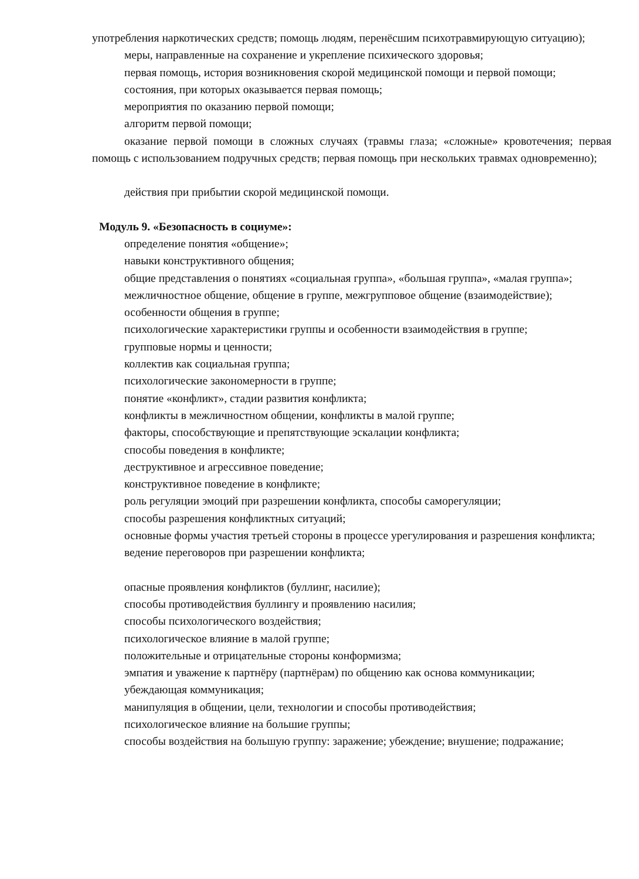употребления наркотических средств; помощь людям, перенёсшим психотравмирующую ситуацию);
меры, направленные на сохранение и укрепление психического здоровья;
первая помощь, история возникновения скорой медицинской помощи и первой помощи;
состояния, при которых оказывается первая помощь;
мероприятия по оказанию первой помощи;
алгоритм первой помощи;
оказание первой помощи в сложных случаях (травмы глаза; «сложные» кровотечения; первая помощь с использованием подручных средств; первая помощь при нескольких травмах одновременно);
действия при прибытии скорой медицинской помощи.
Модуль 9. «Безопасность в социуме»:
определение понятия «общение»;
навыки конструктивного общения;
общие представления о понятиях «социальная группа», «большая группа», «малая группа»;
межличностное общение, общение в группе, межгрупповое общение (взаимодействие);
особенности общения в группе;
психологические характеристики группы и особенности взаимодействия в группе;
групповые нормы и ценности;
коллектив как социальная группа;
психологические закономерности в группе;
понятие «конфликт», стадии развития конфликта;
конфликты в межличностном общении, конфликты в малой группе;
факторы, способствующие и препятствующие эскалации конфликта;
способы поведения в конфликте;
деструктивное и агрессивное поведение;
конструктивное поведение в конфликте;
роль регуляции эмоций при разрешении конфликта, способы саморегуляции;
способы разрешения конфликтных ситуаций;
основные формы участия третьей стороны в процессе урегулирования и разрешения конфликта;
ведение переговоров при разрешении конфликта;
опасные проявления конфликтов (буллинг, насилие);
способы противодействия буллингу и проявлению насилия;
способы психологического воздействия;
психологическое влияние в малой группе;
положительные и отрицательные стороны конформизма;
эмпатия и уважение к партнёру (партнёрам) по общению как основа коммуникации;
убеждающая коммуникация;
манипуляция в общении, цели, технологии и способы противодействия;
психологическое влияние на большие группы;
способы воздействия на большую группу: заражение; убеждение; внушение; подражание;